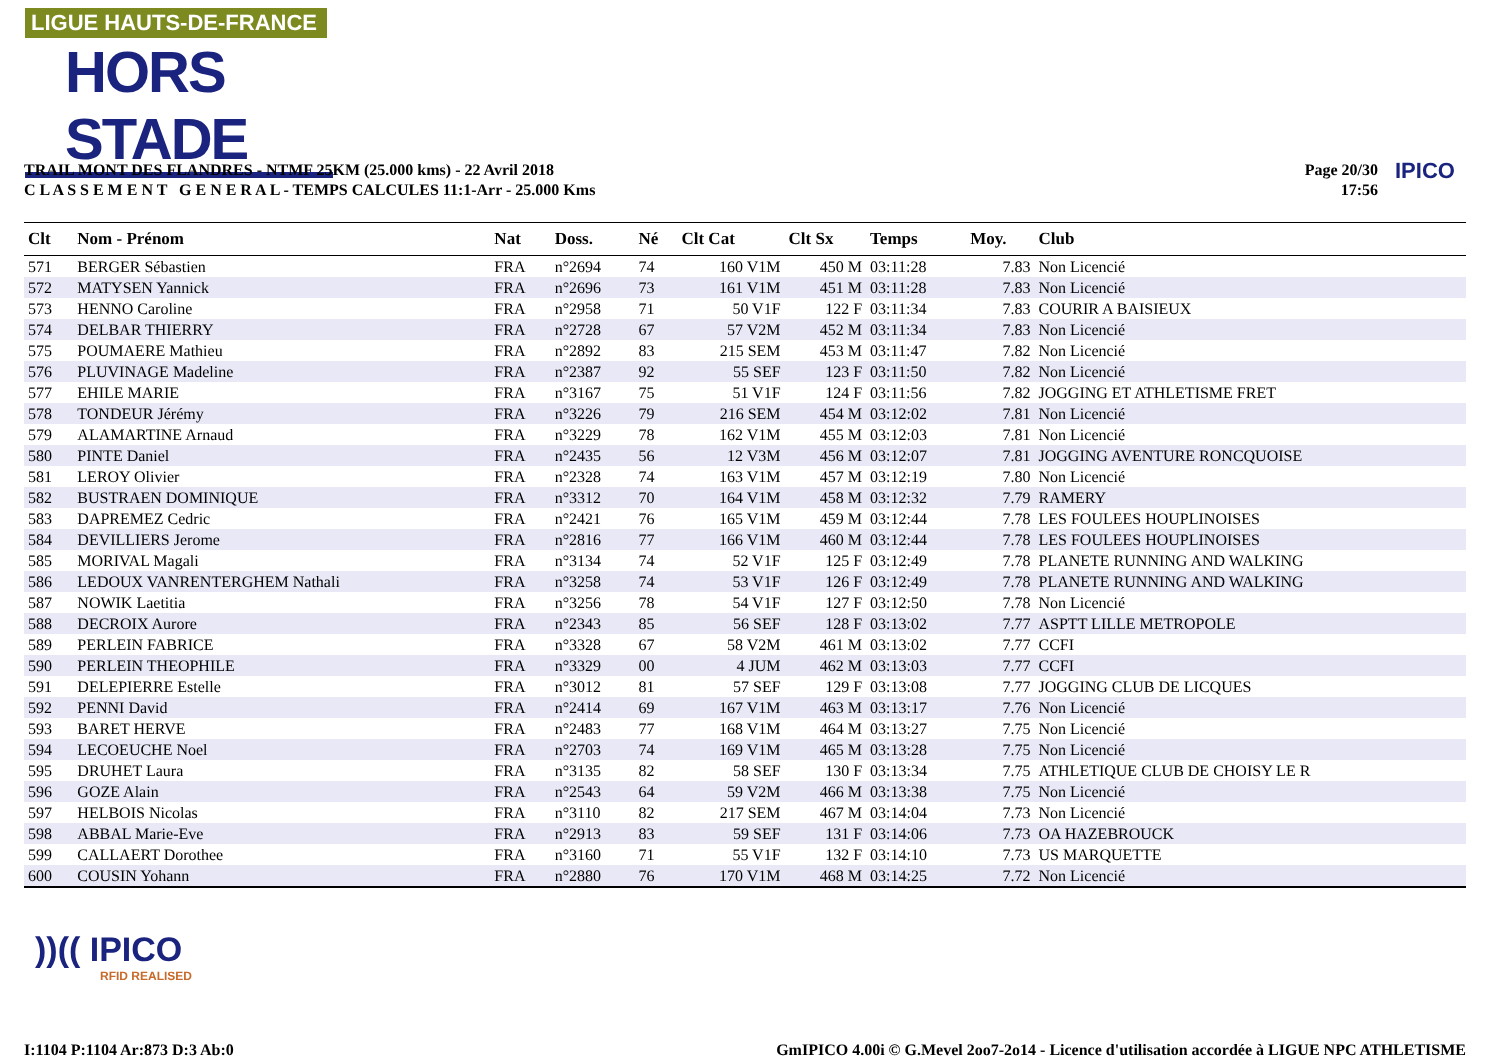LIGUE HAUTS-DE-FRANCE
HORS STADE
TRAIL MONT DES FLANDRES - NTMF 25KM (25.000 kms) - 22 Avril 2018
C L A S S E M E N T G E N E R A L - TEMPS CALCULES 11:1-Arr - 25.000 Kms
Page 20/30
17:56
IPICO
| Clt | Nom - Prénom | Nat | Doss. | Né | Clt Cat | Clt Sx | Temps | Moy. | Club |
| --- | --- | --- | --- | --- | --- | --- | --- | --- | --- |
| 571 | BERGER Sébastien | FRA | n°2694 | 74 | 160 V1M | 450 M | 03:11:28 | 7.83 | Non Licencié |
| 572 | MATYSEN Yannick | FRA | n°2696 | 73 | 161 V1M | 451 M | 03:11:28 | 7.83 | Non Licencié |
| 573 | HENNO Caroline | FRA | n°2958 | 71 | 50 V1F | 122 F | 03:11:34 | 7.83 | COURIR A BAISIEUX |
| 574 | DELBAR THIERRY | FRA | n°2728 | 67 | 57 V2M | 452 M | 03:11:34 | 7.83 | Non Licencié |
| 575 | POUMAERE Mathieu | FRA | n°2892 | 83 | 215 SEM | 453 M | 03:11:47 | 7.82 | Non Licencié |
| 576 | PLUVINAGE Madeline | FRA | n°2387 | 92 | 55 SEF | 123 F | 03:11:50 | 7.82 | Non Licencié |
| 577 | EHILE MARIE | FRA | n°3167 | 75 | 51 V1F | 124 F | 03:11:56 | 7.82 | JOGGING ET ATHLETISME FRET |
| 578 | TONDEUR Jérémy | FRA | n°3226 | 79 | 216 SEM | 454 M | 03:12:02 | 7.81 | Non Licencié |
| 579 | ALAMARTINE Arnaud | FRA | n°3229 | 78 | 162 V1M | 455 M | 03:12:03 | 7.81 | Non Licencié |
| 580 | PINTE Daniel | FRA | n°2435 | 56 | 12 V3M | 456 M | 03:12:07 | 7.81 | JOGGING AVENTURE RONCQUOISE |
| 581 | LEROY Olivier | FRA | n°2328 | 74 | 163 V1M | 457 M | 03:12:19 | 7.80 | Non Licencié |
| 582 | BUSTRAEN DOMINIQUE | FRA | n°3312 | 70 | 164 V1M | 458 M | 03:12:32 | 7.79 | RAMERY |
| 583 | DAPREMEZ Cedric | FRA | n°2421 | 76 | 165 V1M | 459 M | 03:12:44 | 7.78 | LES FOULEES HOUPLINOISES |
| 584 | DEVILLIERS Jerome | FRA | n°2816 | 77 | 166 V1M | 460 M | 03:12:44 | 7.78 | LES FOULEES HOUPLINOISES |
| 585 | MORIVAL Magali | FRA | n°3134 | 74 | 52 V1F | 125 F | 03:12:49 | 7.78 | PLANETE RUNNING AND WALKING |
| 586 | LEDOUX VANRENTERGHEM Nathali | FRA | n°3258 | 74 | 53 V1F | 126 F | 03:12:49 | 7.78 | PLANETE RUNNING AND WALKING |
| 587 | NOWIK Laetitia | FRA | n°3256 | 78 | 54 V1F | 127 F | 03:12:50 | 7.78 | Non Licencié |
| 588 | DECROIX Aurore | FRA | n°2343 | 85 | 56 SEF | 128 F | 03:13:02 | 7.77 | ASPTT LILLE METROPOLE |
| 589 | PERLEIN FABRICE | FRA | n°3328 | 67 | 58 V2M | 461 M | 03:13:02 | 7.77 | CCFI |
| 590 | PERLEIN THEOPHILE | FRA | n°3329 | 00 | 4 JUM | 462 M | 03:13:03 | 7.77 | CCFI |
| 591 | DELEPIERRE Estelle | FRA | n°3012 | 81 | 57 SEF | 129 F | 03:13:08 | 7.77 | JOGGING CLUB DE LICQUES |
| 592 | PENNI David | FRA | n°2414 | 69 | 167 V1M | 463 M | 03:13:17 | 7.76 | Non Licencié |
| 593 | BARET HERVE | FRA | n°2483 | 77 | 168 V1M | 464 M | 03:13:27 | 7.75 | Non Licencié |
| 594 | LECOEUCHE Noel | FRA | n°2703 | 74 | 169 V1M | 465 M | 03:13:28 | 7.75 | Non Licencié |
| 595 | DRUHET Laura | FRA | n°3135 | 82 | 58 SEF | 130 F | 03:13:34 | 7.75 | ATHLETIQUE CLUB DE CHOISY LE R |
| 596 | GOZE Alain | FRA | n°2543 | 64 | 59 V2M | 466 M | 03:13:38 | 7.75 | Non Licencié |
| 597 | HELBOIS Nicolas | FRA | n°3110 | 82 | 217 SEM | 467 M | 03:14:04 | 7.73 | Non Licencié |
| 598 | ABBAL Marie-Eve | FRA | n°2913 | 83 | 59 SEF | 131 F | 03:14:06 | 7.73 | OA HAZEBROUCK |
| 599 | CALLAERT Dorothee | FRA | n°3160 | 71 | 55 V1F | 132 F | 03:14:10 | 7.73 | US MARQUETTE |
| 600 | COUSIN Yohann | FRA | n°2880 | 76 | 170 V1M | 468 M | 03:14:25 | 7.72 | Non Licencié |
))(( IPICO
RFID REALISED
I:1104 P:1104 Ar:873 D:3 Ab:0
GmIPICO 4.00i © G.Mevel 2oo7-2o14 - Licence d'utilisation accordée à LIGUE NPC ATHLETISME